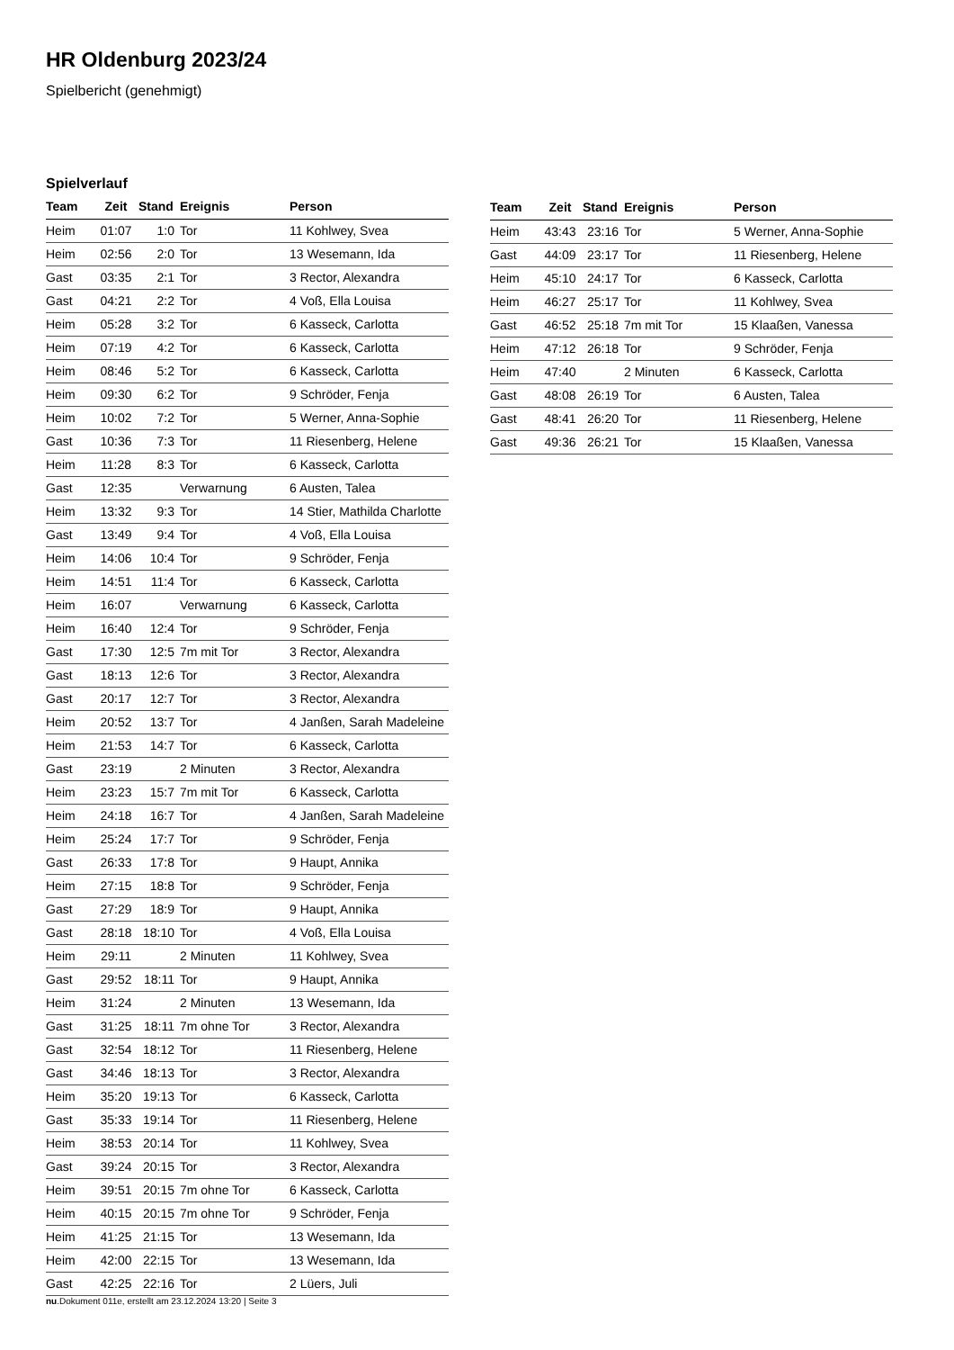HR Oldenburg 2023/24
Spielbericht (genehmigt)
Spielverlauf
| Team | Zeit | Stand | Ereignis | Person |
| --- | --- | --- | --- | --- |
| Heim | 01:07 | 1:0 | Tor | 11 Kohlwey, Svea |
| Heim | 02:56 | 2:0 | Tor | 13 Wesemann, Ida |
| Gast | 03:35 | 2:1 | Tor | 3 Rector, Alexandra |
| Gast | 04:21 | 2:2 | Tor | 4 Voß, Ella Louisa |
| Heim | 05:28 | 3:2 | Tor | 6 Kasseck, Carlotta |
| Heim | 07:19 | 4:2 | Tor | 6 Kasseck, Carlotta |
| Heim | 08:46 | 5:2 | Tor | 6 Kasseck, Carlotta |
| Heim | 09:30 | 6:2 | Tor | 9 Schröder, Fenja |
| Heim | 10:02 | 7:2 | Tor | 5 Werner, Anna-Sophie |
| Gast | 10:36 | 7:3 | Tor | 11 Riesenberg, Helene |
| Heim | 11:28 | 8:3 | Tor | 6 Kasseck, Carlotta |
| Gast | 12:35 | | Verwarnung | 6 Austen, Talea |
| Heim | 13:32 | 9:3 | Tor | 14 Stier, Mathilda Charlotte |
| Gast | 13:49 | 9:4 | Tor | 4 Voß, Ella Louisa |
| Heim | 14:06 | 10:4 | Tor | 9 Schröder, Fenja |
| Heim | 14:51 | 11:4 | Tor | 6 Kasseck, Carlotta |
| Heim | 16:07 | | Verwarnung | 6 Kasseck, Carlotta |
| Heim | 16:40 | 12:4 | Tor | 9 Schröder, Fenja |
| Gast | 17:30 | 12:5 | 7m mit Tor | 3 Rector, Alexandra |
| Gast | 18:13 | 12:6 | Tor | 3 Rector, Alexandra |
| Gast | 20:17 | 12:7 | Tor | 3 Rector, Alexandra |
| Heim | 20:52 | 13:7 | Tor | 4 Janßen, Sarah Madeleine |
| Heim | 21:53 | 14:7 | Tor | 6 Kasseck, Carlotta |
| Gast | 23:19 | | 2 Minuten | 3 Rector, Alexandra |
| Heim | 23:23 | 15:7 | 7m mit Tor | 6 Kasseck, Carlotta |
| Heim | 24:18 | 16:7 | Tor | 4 Janßen, Sarah Madeleine |
| Heim | 25:24 | 17:7 | Tor | 9 Schröder, Fenja |
| Gast | 26:33 | 17:8 | Tor | 9 Haupt, Annika |
| Heim | 27:15 | 18:8 | Tor | 9 Schröder, Fenja |
| Gast | 27:29 | 18:9 | Tor | 9 Haupt, Annika |
| Gast | 28:18 | 18:10 | Tor | 4 Voß, Ella Louisa |
| Heim | 29:11 | | 2 Minuten | 11 Kohlwey, Svea |
| Gast | 29:52 | 18:11 | Tor | 9 Haupt, Annika |
| Heim | 31:24 | | 2 Minuten | 13 Wesemann, Ida |
| Gast | 31:25 | 18:11 | 7m ohne Tor | 3 Rector, Alexandra |
| Gast | 32:54 | 18:12 | Tor | 11 Riesenberg, Helene |
| Gast | 34:46 | 18:13 | Tor | 3 Rector, Alexandra |
| Heim | 35:20 | 19:13 | Tor | 6 Kasseck, Carlotta |
| Gast | 35:33 | 19:14 | Tor | 11 Riesenberg, Helene |
| Heim | 38:53 | 20:14 | Tor | 11 Kohlwey, Svea |
| Gast | 39:24 | 20:15 | Tor | 3 Rector, Alexandra |
| Heim | 39:51 | 20:15 | 7m ohne Tor | 6 Kasseck, Carlotta |
| Heim | 40:15 | 20:15 | 7m ohne Tor | 9 Schröder, Fenja |
| Heim | 41:25 | 21:15 | Tor | 13 Wesemann, Ida |
| Heim | 42:00 | 22:15 | Tor | 13 Wesemann, Ida |
| Gast | 42:25 | 22:16 | Tor | 2 Lüers, Juli |
| Team | Zeit | Stand | Ereignis | Person |
| --- | --- | --- | --- | --- |
| Heim | 43:43 | 23:16 | Tor | 5 Werner, Anna-Sophie |
| Gast | 44:09 | 23:17 | Tor | 11 Riesenberg, Helene |
| Heim | 45:10 | 24:17 | Tor | 6 Kasseck, Carlotta |
| Heim | 46:27 | 25:17 | Tor | 11 Kohlwey, Svea |
| Gast | 46:52 | 25:18 | 7m mit Tor | 15 Klaaßen, Vanessa |
| Heim | 47:12 | 26:18 | Tor | 9 Schröder, Fenja |
| Heim | 47:40 | | 2 Minuten | 6 Kasseck, Carlotta |
| Gast | 48:08 | 26:19 | Tor | 6 Austen, Talea |
| Gast | 48:41 | 26:20 | Tor | 11 Riesenberg, Helene |
| Gast | 49:36 | 26:21 | Tor | 15 Klaaßen, Vanessa |
nu.Dokument 011e, erstellt am 23.12.2024 13:20 | Seite 3